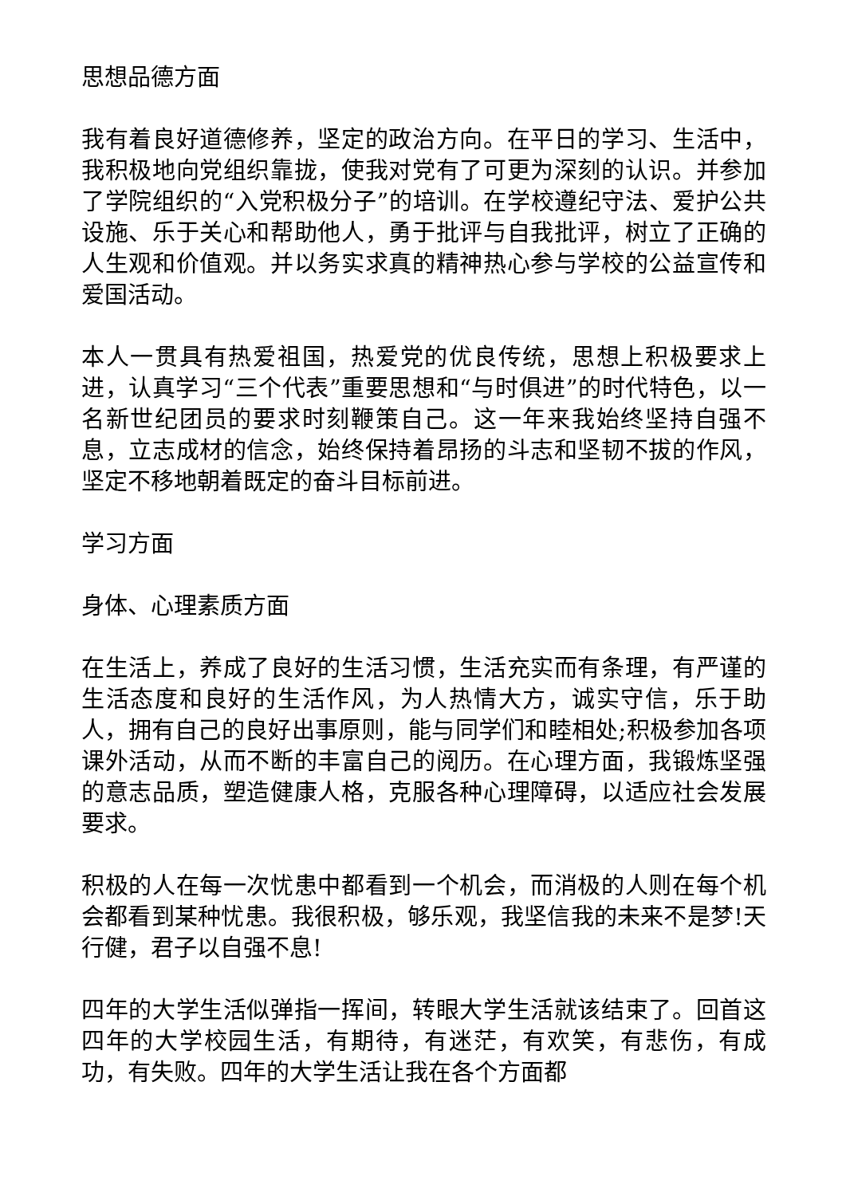思想品德方面
我有着良好道德修养，坚定的政治方向。在平日的学习、生活中，我积极地向党组织靠拢，使我对党有了可更为深刻的认识。并参加了学院组织的“入党积极分子”的培训。在学校遵纪守法、爱护公共设施、乐于关心和帮助他人，勇于批评与自我批评，树立了正确的人生观和价值观。并以务实求真的精神热心参与学校的公益宣传和爱国活动。
本人一贯具有热爱祖国，热爱党的优良传统，思想上积极要求上进，认真学习“三个代表”重要思想和“与时俱进”的时代特色，以一名新世纪团员的要求时刻鞭策自己。这一年来我始终坚持自强不息，立志成材的信念，始终保持着昂扬的斗志和坚韧不拔的作风，坚定不移地朝着既定的奋斗目标前进。
学习方面
身体、心理素质方面
在生活上，养成了良好的生活习惯，生活充实而有条理，有严谨的生活态度和良好的生活作风，为人热情大方，诚实守信，乐于助人，拥有自己的良好出事原则，能与同学们和睦相处;积极参加各项课外活动，从而不断的丰富自己的阅历。在心理方面，我锻炼坚强的意志品质，塑造健康人格，克服各种心理障碍，以适应社会发展要求。
积极的人在每一次忧患中都看到一个机会，而消极的人则在每个机会都看到某种忧患。我很积极，够乐观，我坚信我的未来不是梦!天行健，君子以自强不息!
四年的大学生活似弹指一挥间，转眼大学生活就该结束了。回首这四年的大学校园生活，有期待，有迷茫，有欢笑，有悲伤，有成功，有失败。四年的大学生活让我在各个方面都